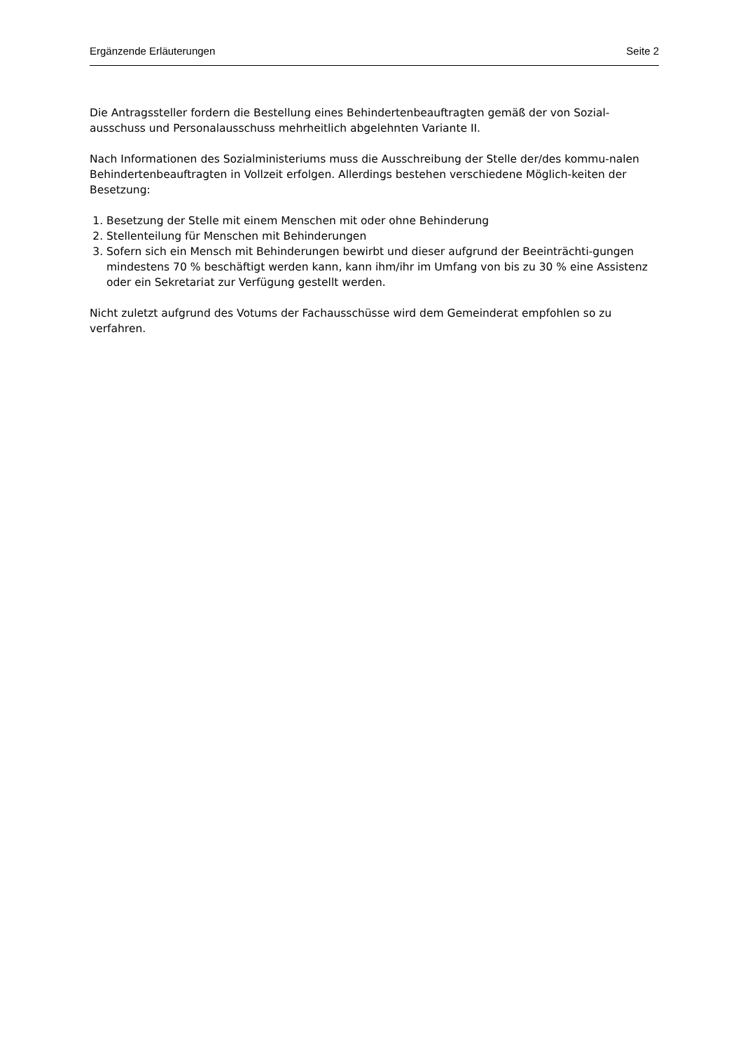Ergänzende Erläuterungen Seite 2
Die Antragssteller fordern die Bestellung eines Behindertenbeauftragten gemäß der von Sozial-ausschuss und Personalausschuss mehrheitlich abgelehnten Variante II.
Nach Informationen des Sozialministeriums muss die Ausschreibung der Stelle der/des kommu-nalen Behindertenbeauftragten in Vollzeit erfolgen. Allerdings bestehen verschiedene Möglich-keiten der Besetzung:
1. Besetzung der Stelle mit einem Menschen mit oder ohne Behinderung
2. Stellenteilung für Menschen mit Behinderungen
3. Sofern sich ein Mensch mit Behinderungen bewirbt und dieser aufgrund der Beeinträchti-gungen mindestens 70 % beschäftigt werden kann, kann ihm/ihr im Umfang von bis zu 30 % eine Assistenz oder ein Sekretariat zur Verfügung gestellt werden.
Nicht zuletzt aufgrund des Votums der Fachausschüsse wird dem Gemeinderat empfohlen so zu verfahren.